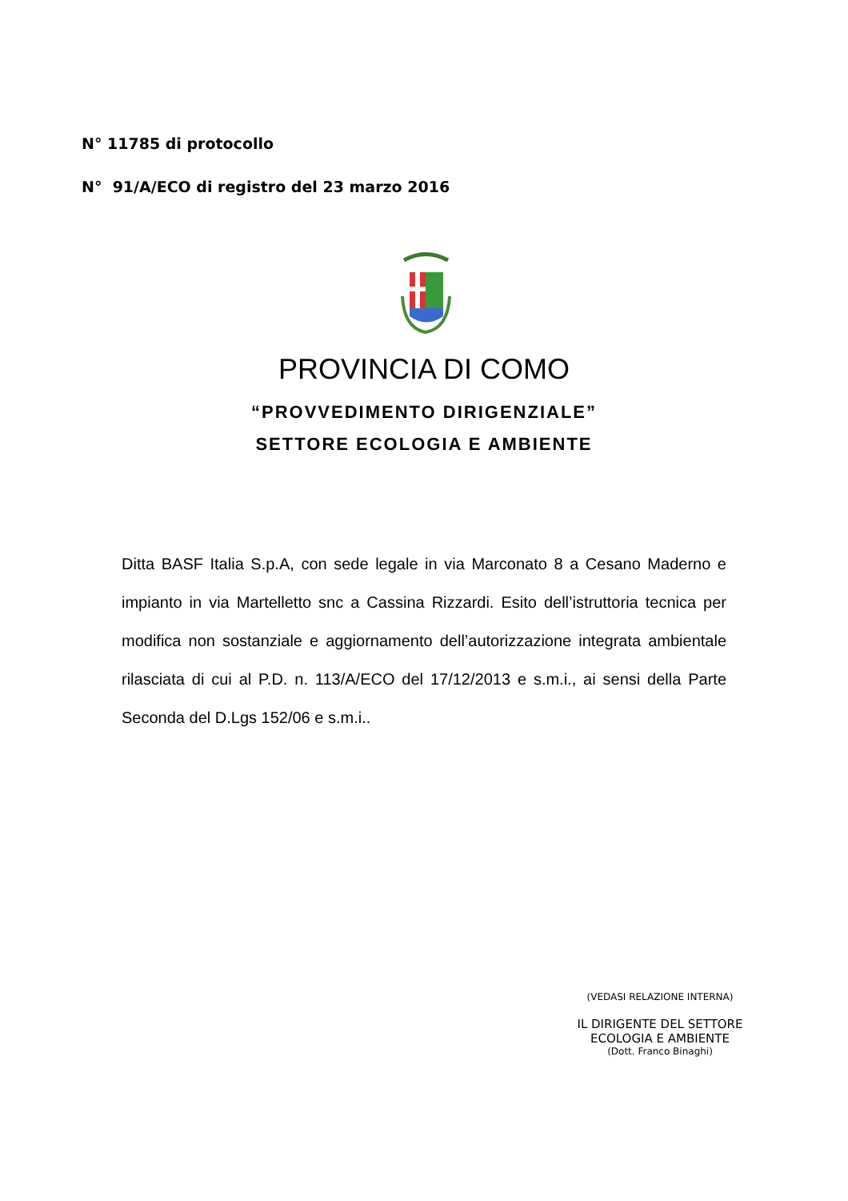N° 11785 di protocollo
N° 91/A/ECO di registro del 23 marzo 2016
PROVINCIA DI COMO
“PROVVEDIMENTO DIRIGENZIALE”
SETTORE ECOLOGIA E AMBIENTE
Ditta BASF Italia S.p.A, con sede legale in via Marconato 8 a Cesano Maderno e impianto in via Martelletto snc a Cassina Rizzardi. Esito dell’istruttoria tecnica per modifica non sostanziale e aggiornamento dell’autorizzazione integrata ambientale rilasciata di cui al P.D. n. 113/A/ECO del 17/12/2013 e s.m.i., ai sensi della Parte Seconda del D.Lgs 152/06 e s.m.i..
(VEDASI RELAZIONE INTERNA)
IL DIRIGENTE DEL SETTORE
ECOLOGIA E AMBIENTE
(Dott. Franco Binaghi)